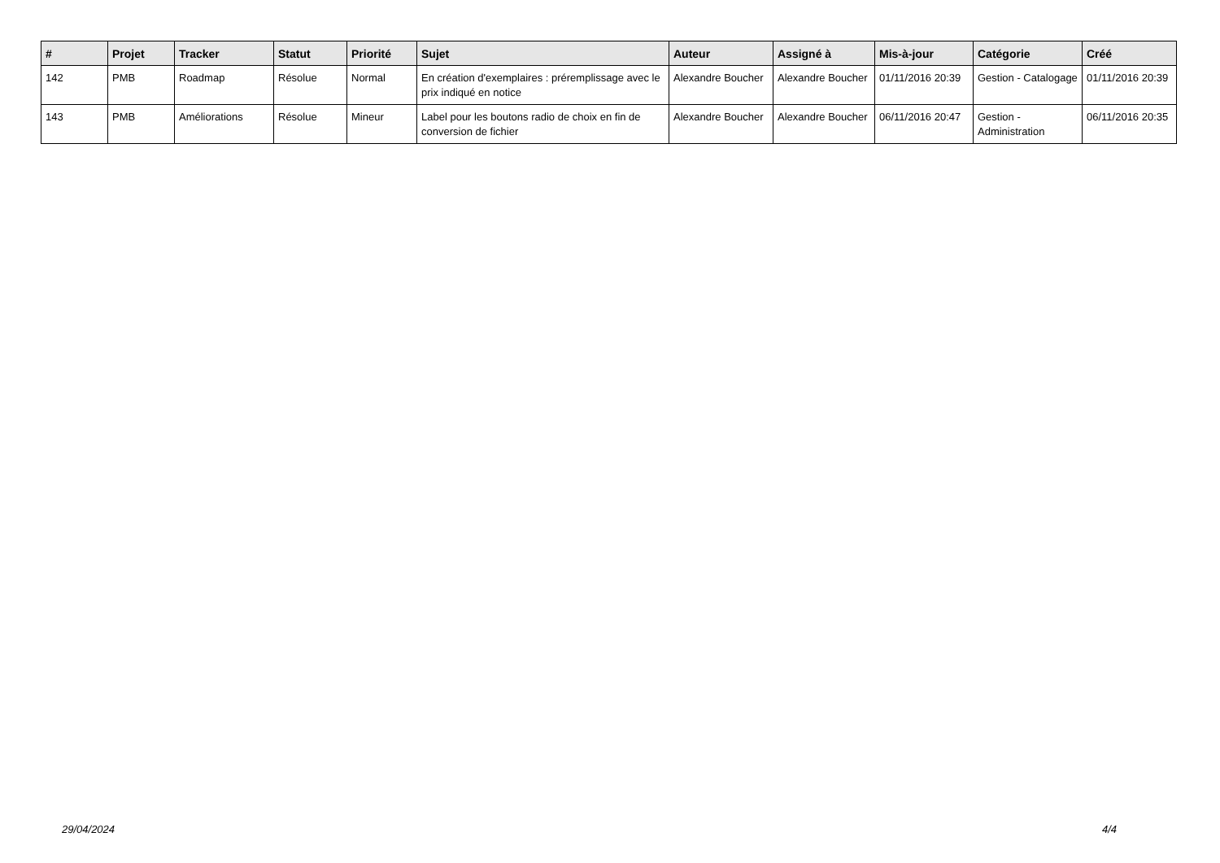| # | Projet | Tracker | Statut | Priorité | Sujet | Auteur | Assigné à | Mis-à-jour | Catégorie | Créé |
| --- | --- | --- | --- | --- | --- | --- | --- | --- | --- | --- |
| 142 | PMB | Roadmap | Résolue | Normal | En création d'exemplaires : préremplissage avec le prix indiqué en notice | Alexandre Boucher | Alexandre Boucher | 01/11/2016 20:39 | Gestion - Catalogage | 01/11/2016 20:39 |
| 143 | PMB | Améliorations | Résolue | Mineur | Label pour les boutons radio de choix en fin de conversion de fichier | Alexandre Boucher | Alexandre Boucher | 06/11/2016 20:47 | Gestion - Administration | 06/11/2016 20:35 |
29/04/2024 4/4